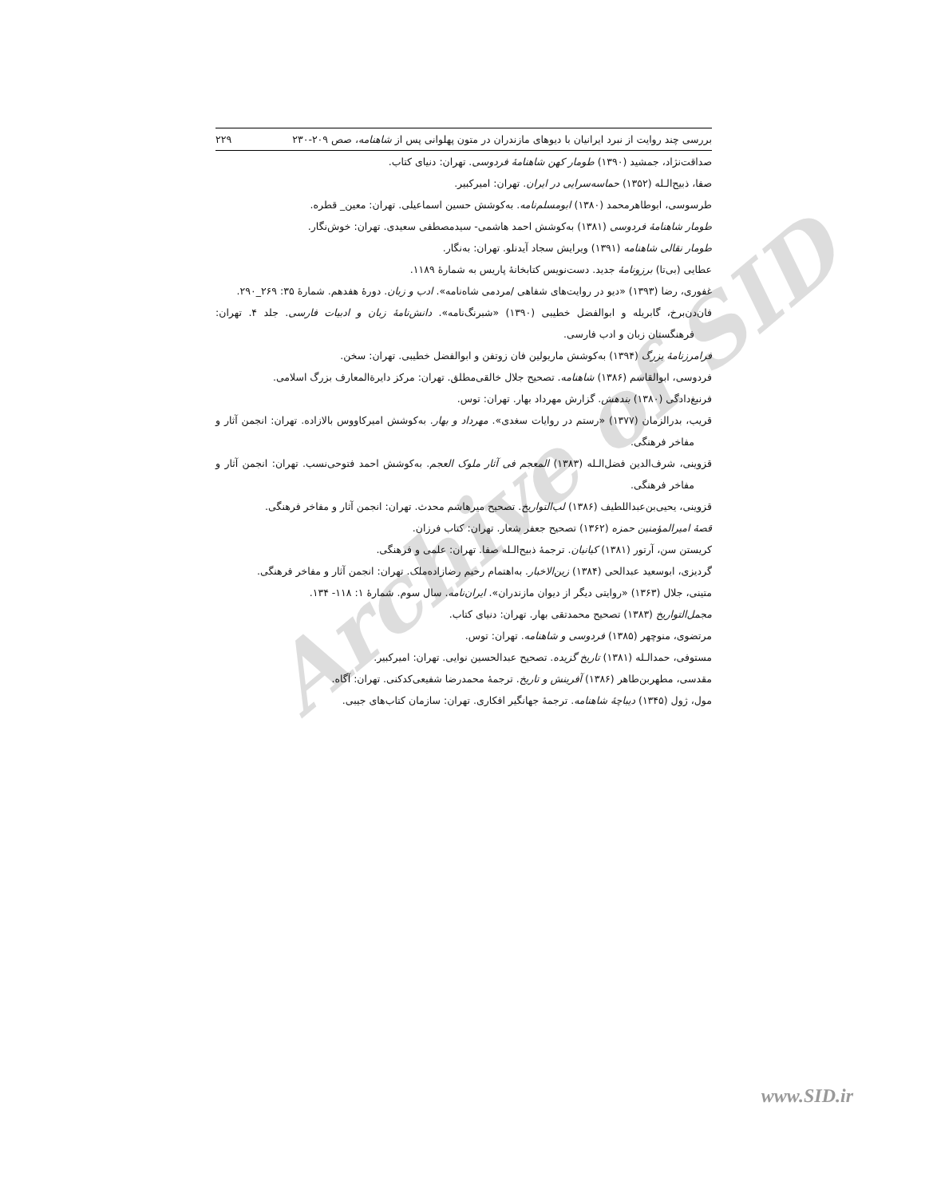Archive of SID
بررسی چند روایت از نبرد ایرانیان با دیوهای مازندران در متون پهلوانی پس از شاهنامه، صص ۲۰۹-۲۳۰ ۲۲۹
صداقت‌نژاد، جمشید (۱۳۹۰) طومار کهن شاهنامهٔ فردوسی. تهران: دنیای کتاب.
صفا، ذبیح‌الـله (۱۳۵۲) حماسه‌سرایی در ایران. تهران: امیرکبیر.
طرسوسی، ابوطاهرمحمد (۱۳۸۰) ابومسلم‌نامه. به‌کوشش حسین اسماعیلی. تهران: معین_ قطره.
طومار شاهنامهٔ فردوسی (۱۳۸۱) به‌کوشش احمد هاشمی- سیدمصطفی سعیدی. تهران: خوش‌نگار.
طومار نقالی شاهنامه (۱۳۹۱) ویرایش سجاد آیدنلو. تهران: به‌نگار.
عطایی (بی‌تا) برزونامهٔ جدید. دست‌نویس کتابخانهٔ پاریس به شمارهٔ ۱۱۸۹.
غفوری، رضا (۱۳۹۳) «دیو در روایت‌های شفاهی /مردمی شاه‌نامه». ادب و زبان. دورهٔ هفدهم. شمارهٔ ۳۵: ۲۶۹_۲۹۰.
فان‌دن‌برخ، گابریله و ابوالفضل خطیبی (۱۳۹۰) «شبرنگ‌نامه». دانش‌نامهٔ زبان و ادبیات فارسی. جلد ۴. تهران: فرهنگستان زبان و ادب فارسی.
فرامرزنامهٔ بزرگ (۱۳۹۴) به‌کوشش ماریولین فان زوتفن و ابوالفضل خطیبی. تهران: سخن.
فردوسی، ابوالقاسم (۱۳۸۶) شاهنامه. تصحیح جلال خالقی‌مطلق. تهران: مرکز دایرةالمعارف بزرگ اسلامی.
فرنبغ‌دادگی (۱۳۸۰) بندهش. گزارش مهرداد بهار. تهران: توس.
قریب، بدرالزمان (۱۳۷۷) «رستم در روایات سغدی». مهرداد و بهار. به‌کوشش امیرکاووس بالازاده. تهران: انجمن آثار و مفاخر فرهنگی.
قزوینی، شرف‌الدین فضل‌الـله (۱۳۸۳) المعجم فی آثار ملوک العجم. به‌کوشش احمد فتوحی‌نسب. تهران: انجمن آثار و مفاخر فرهنگی.
قزوینی، یحیی‌بن‌عبداللطیف (۱۳۸۶) لب‌التواریخ. تصحیح میرهاشم محدث. تهران: انجمن آثار و مفاخر فرهنگی.
قصهٔ امیرالمؤمنین حمزه (۱۳۶۲) تصحیح جعفر شعار. تهران: کتاب فرزان.
کریستن سن، آرتور (۱۳۸۱) کیانیان. ترجمهٔ ذبیح‌الـله صفا. تهران: علمی و فرهنگی.
گردیزی، ابوسعید عبدالحی (۱۳۸۴) زین‌الاخبار. به‌اهتمام رحیم رضازاده‌ملک. تهران: انجمن آثار و مفاخر فرهنگی.
متینی، جلال (۱۳۶۳) «روایتی دیگر از دیوان مازندران». ایران‌نامه. سال سوم. شمارهٔ ۱: ۱۱۸- ۱۳۴.
مجمل‌التواریخ (۱۳۸۳) تصحیح محمدتقی بهار. تهران: دنیای کتاب.
مرتضوی، منوچهر (۱۳۸۵) فردوسی و شاهنامه. تهران: توس.
مستوفی، حمدالـله (۱۳۸۱) تاریخ گزیده. تصحیح عبدالحسین نوایی. تهران: امیرکبیر.
مقدسی، مطهربن‌طاهر (۱۳۸۶) آفرینش و تاریخ. ترجمهٔ محمدرضا شفیعی‌کدکنی. تهران: آگاه.
مول، ژول (۱۳۴۵) دیباچهٔ شاهنامه. ترجمهٔ جهانگیر افکاری. تهران: سازمان کتاب‌های جیبی.
www.SID.ir